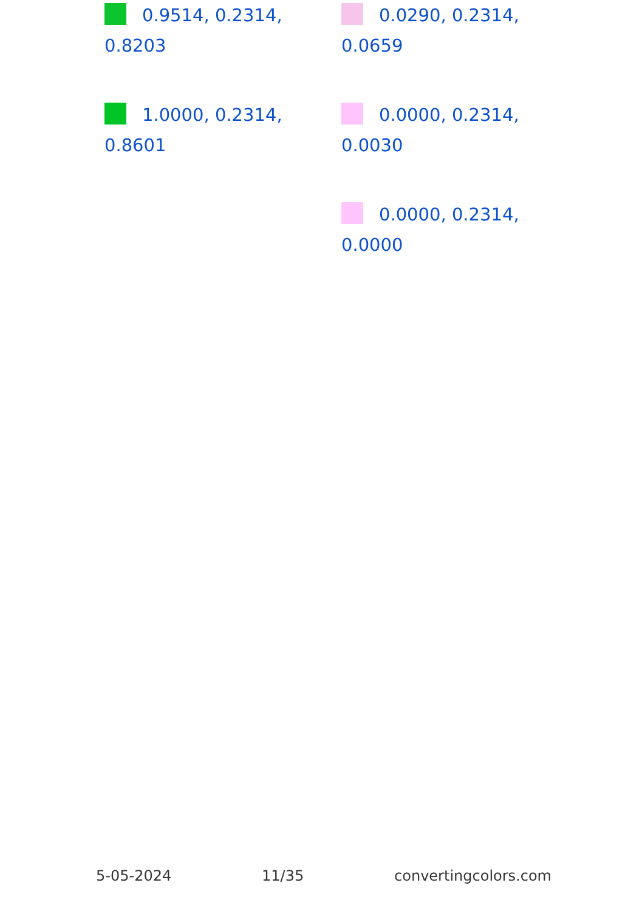0.9514, 0.2314,
0.8203
0.0290, 0.2314,
0.0659
1.0000, 0.2314,
0.8601
0.0000, 0.2314,
0.0030
0.0000, 0.2314,
0.0000
5-05-2024 11/35 convertingcolors.com